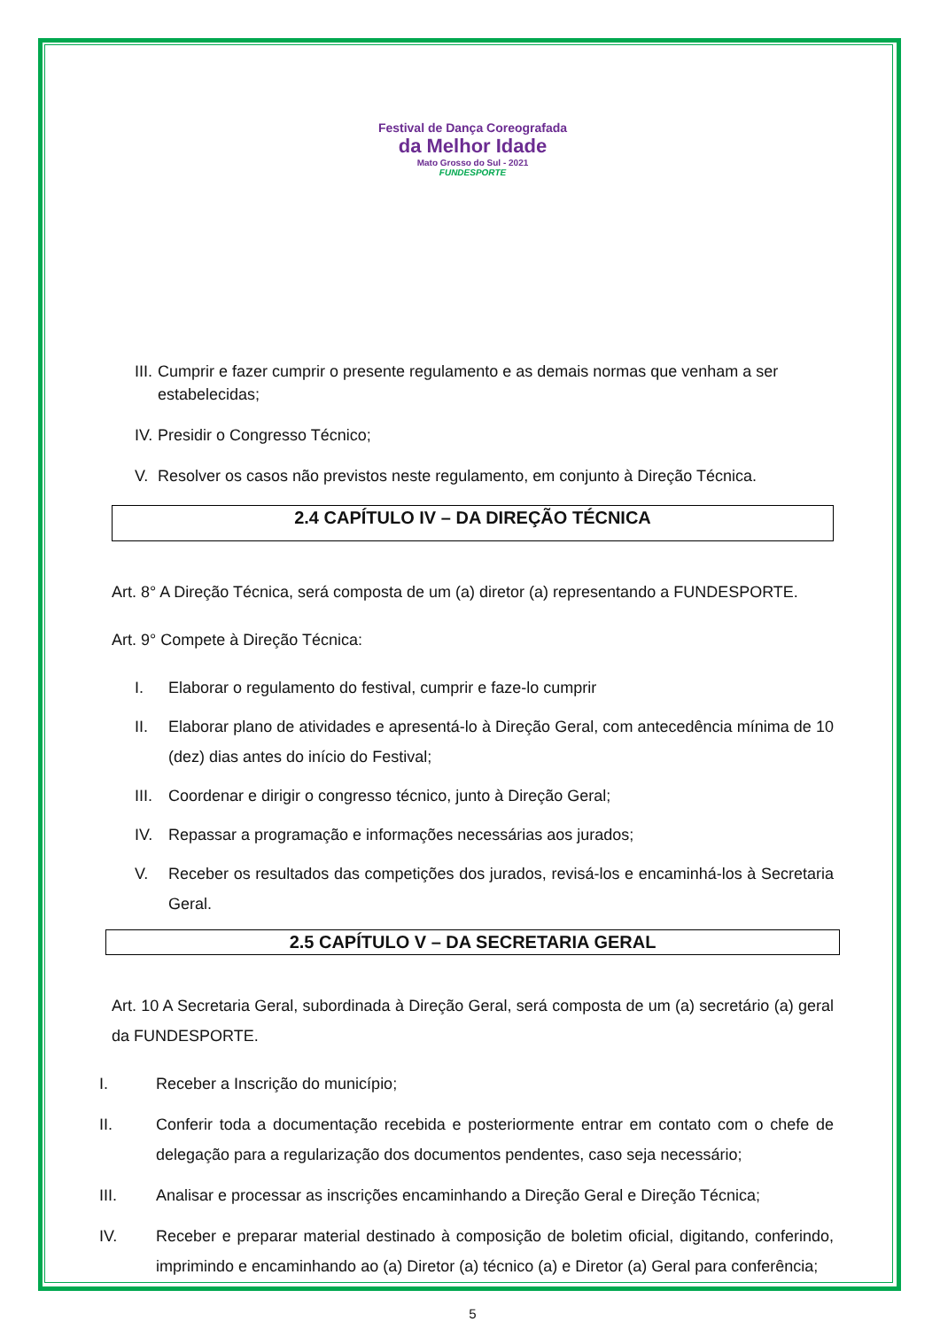Festival de Dança Coreografada
da Melhor Idade
Mato Grosso do Sul - 2021
FUNDESPORTE
III. Cumprir e fazer cumprir o presente regulamento e as demais normas que venham a ser estabelecidas;
IV. Presidir o Congresso Técnico;
V. Resolver os casos não previstos neste regulamento, em conjunto à Direção Técnica.
2.4 CAPÍTULO IV – DA DIREÇÃO TÉCNICA
Art. 8° A Direção Técnica, será composta de um (a) diretor (a) representando a FUNDESPORTE.
Art. 9° Compete à Direção Técnica:
I. Elaborar o regulamento do festival, cumprir e faze-lo cumprir
II. Elaborar plano de atividades e apresentá-lo à Direção Geral, com antecedência mínima de 10 (dez) dias antes do início do Festival;
III. Coordenar e dirigir o congresso técnico, junto à Direção Geral;
IV. Repassar a programação e informações necessárias aos jurados;
V. Receber os resultados das competições dos jurados, revisá-los e encaminhá-los à Secretaria Geral.
2.5 CAPÍTULO V – DA SECRETARIA GERAL
Art. 10 A Secretaria Geral, subordinada à Direção Geral, será composta de um (a) secretário (a) geral da FUNDESPORTE.
I. Receber a Inscrição do município;
II. Conferir toda a documentação recebida e posteriormente entrar em contato com o chefe de delegação para a regularização dos documentos pendentes, caso seja necessário;
III. Analisar e processar as inscrições encaminhando a Direção Geral e Direção Técnica;
IV. Receber e preparar material destinado à composição de boletim oficial, digitando, conferindo, imprimindo e encaminhando ao (a) Diretor (a) técnico (a) e Diretor (a) Geral para conferência;
5